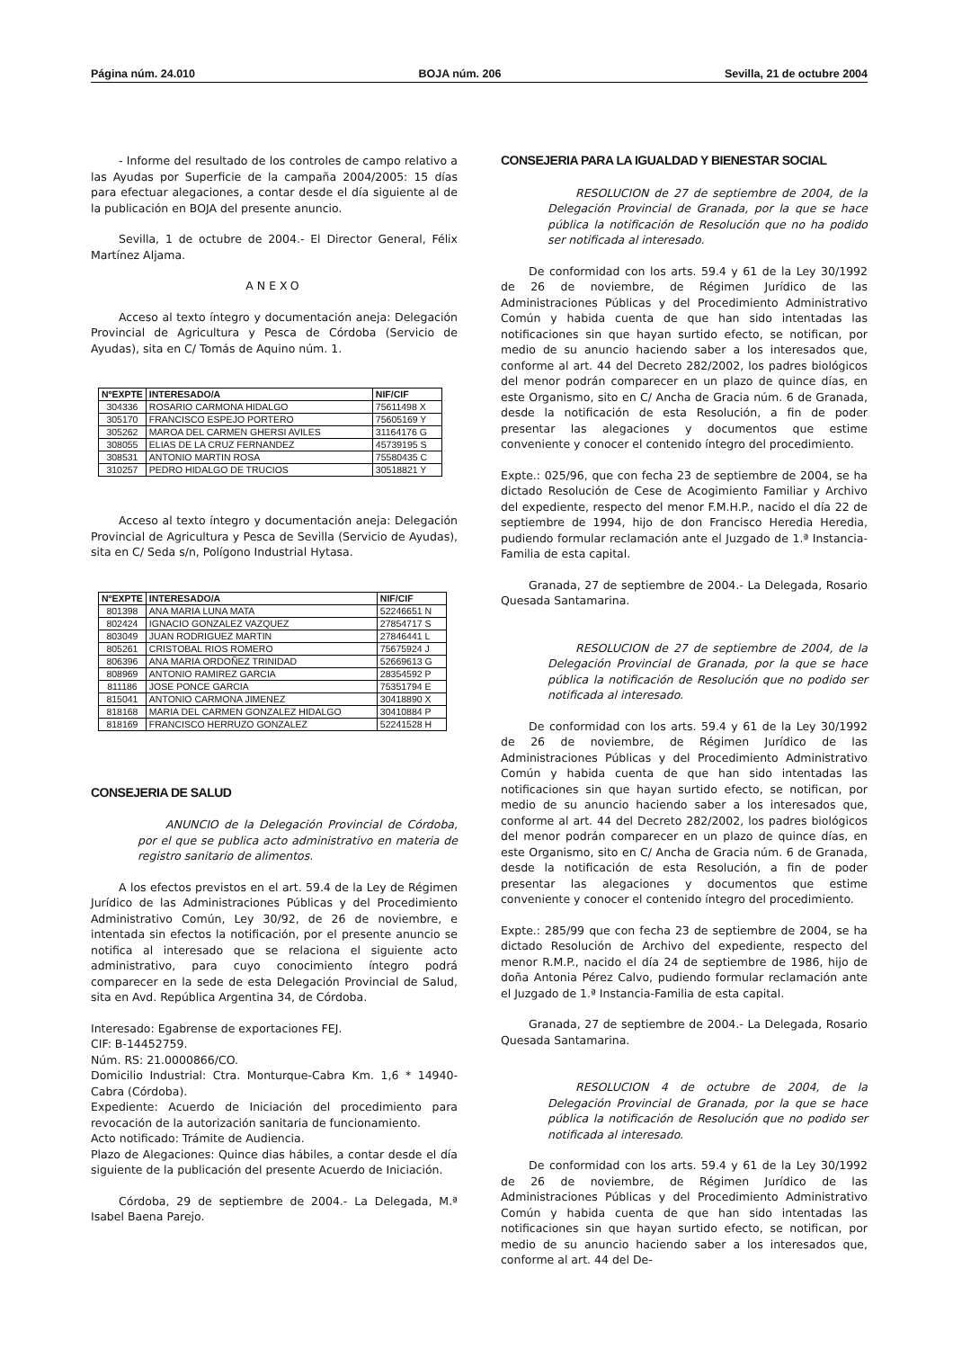Página núm. 24.010 BOJA núm. 206 Sevilla, 21 de octubre 2004
- Informe del resultado de los controles de campo relativo a las Ayudas por Superficie de la campaña 2004/2005: 15 días para efectuar alegaciones, a contar desde el día siguiente al de la publicación en BOJA del presente anuncio.
Sevilla, 1 de octubre de 2004.- El Director General, Félix Martínez Aljama.
ANEXO
Acceso al texto íntegro y documentación aneja: Delegación Provincial de Agricultura y Pesca de Córdoba (Servicio de Ayudas), sita en C/ Tomás de Aquino núm. 1.
| NºEXPTE | INTERESADO/A | NIF/CIF |
| --- | --- | --- |
| 304336 | ROSARIO CARMONA HIDALGO | 75611498 X |
| 305170 | FRANCISCO ESPEJO PORTERO | 75605169 Y |
| 305262 | MAROA DEL CARMEN GHERSI AVILES | 31164176 G |
| 308055 | ELIAS DE LA CRUZ FERNANDEZ | 45739195 S |
| 308531 | ANTONIO MARTIN ROSA | 75580435 C |
| 310257 | PEDRO HIDALGO DE TRUCIOS | 30518821 Y |
Acceso al texto íntegro y documentación aneja: Delegación Provincial de Agricultura y Pesca de Sevilla (Servicio de Ayudas), sita en C/ Seda s/n, Polígono Industrial Hytasa.
| NºEXPTE | INTERESADO/A | NIF/CIF |
| --- | --- | --- |
| 801398 | ANA MARIA LUNA MATA | 52246651 N |
| 802424 | IGNACIO GONZALEZ VAZQUEZ | 27854717 S |
| 803049 | JUAN RODRIGUEZ MARTIN | 27846441 L |
| 805261 | CRISTOBAL RIOS ROMERO | 75675924 J |
| 806396 | ANA MARIA ORDOÑEZ TRINIDAD | 52669613 G |
| 808969 | ANTONIO RAMIREZ GARCIA | 28354592 P |
| 811186 | JOSE PONCE GARCIA | 75351794 E |
| 815041 | ANTONIO CARMONA JIMENEZ | 30418890 X |
| 818168 | MARIA DEL CARMEN GONZALEZ HIDALGO | 30410884 P |
| 818169 | FRANCISCO HERRUZO GONZALEZ | 52241528 H |
CONSEJERIA DE SALUD
ANUNCIO de la Delegación Provincial de Córdoba, por el que se publica acto administrativo en materia de registro sanitario de alimentos.
A los efectos previstos en el art. 59.4 de la Ley de Régimen Jurídico de las Administraciones Públicas y del Procedimiento Administrativo Común, Ley 30/92, de 26 de noviembre, e intentada sin efectos la notificación, por el presente anuncio se notifica al interesado que se relaciona el siguiente acto administrativo, para cuyo conocimiento íntegro podrá comparecer en la sede de esta Delegación Provincial de Salud, sita en Avd. República Argentina 34, de Córdoba.
Interesado: Egabrense de exportaciones FEJ.
CIF: B-14452759.
Núm. RS: 21.0000866/CO.
Domicilio Industrial: Ctra. Monturque-Cabra Km. 1,6 * 14940-Cabra (Córdoba).
Expediente: Acuerdo de Iniciación del procedimiento para revocación de la autorización sanitaria de funcionamiento.
Acto notificado: Trámite de Audiencia.
Plazo de Alegaciones: Quince dias hábiles, a contar desde el día siguiente de la publicación del presente Acuerdo de Iniciación.
Córdoba, 29 de septiembre de 2004.- La Delegada, M.ª Isabel Baena Parejo.
CONSEJERIA PARA LA IGUALDAD Y BIENESTAR SOCIAL
RESOLUCION de 27 de septiembre de 2004, de la Delegación Provincial de Granada, por la que se hace pública la notificación de Resolución que no ha podido ser notificada al interesado.
De conformidad con los arts. 59.4 y 61 de la Ley 30/1992 de 26 de noviembre, de Régimen Jurídico de las Administraciones Públicas y del Procedimiento Administrativo Común y habida cuenta de que han sido intentadas las notificaciones sin que hayan surtido efecto, se notifican, por medio de su anuncio haciendo saber a los interesados que, conforme al art. 44 del Decreto 282/2002, los padres biológicos del menor podrán comparecer en un plazo de quince días, en este Organismo, sito en C/ Ancha de Gracia núm. 6 de Granada, desde la notificación de esta Resolución, a fin de poder presentar las alegaciones y documentos que estime conveniente y conocer el contenido íntegro del procedimiento.
Expte.: 025/96, que con fecha 23 de septiembre de 2004, se ha dictado Resolución de Cese de Acogimiento Familiar y Archivo del expediente, respecto del menor F.M.H.P., nacido el día 22 de septiembre de 1994, hijo de don Francisco Heredia Heredia, pudiendo formular reclamación ante el Juzgado de 1.ª Instancia-Familia de esta capital.
Granada, 27 de septiembre de 2004.- La Delegada, Rosario Quesada Santamarina.
RESOLUCION de 27 de septiembre de 2004, de la Delegación Provincial de Granada, por la que se hace pública la notificación de Resolución que no podido ser notificada al interesado.
De conformidad con los arts. 59.4 y 61 de la Ley 30/1992 de 26 de noviembre, de Régimen Jurídico de las Administraciones Públicas y del Procedimiento Administrativo Común y habida cuenta de que han sido intentadas las notificaciones sin que hayan surtido efecto, se notifican, por medio de su anuncio haciendo saber a los interesados que, conforme al art. 44 del Decreto 282/2002, los padres biológicos del menor podrán comparecer en un plazo de quince días, en este Organismo, sito en C/ Ancha de Gracia núm. 6 de Granada, desde la notificación de esta Resolución, a fin de poder presentar las alegaciones y documentos que estime conveniente y conocer el contenido íntegro del procedimiento.
Expte.: 285/99 que con fecha 23 de septiembre de 2004, se ha dictado Resolución de Archivo del expediente, respecto del menor R.M.P., nacido el día 24 de septiembre de 1986, hijo de doña Antonia Pérez Calvo, pudiendo formular reclamación ante el Juzgado de 1.ª Instancia-Familia de esta capital.
Granada, 27 de septiembre de 2004.- La Delegada, Rosario Quesada Santamarina.
RESOLUCION 4 de octubre de 2004, de la Delegación Provincial de Granada, por la que se hace pública la notificación de Resolución que no podido ser notificada al interesado.
De conformidad con los arts. 59.4 y 61 de la Ley 30/1992 de 26 de noviembre, de Régimen Jurídico de las Administraciones Públicas y del Procedimiento Administrativo Común y habida cuenta de que han sido intentadas las notificaciones sin que hayan surtido efecto, se notifican, por medio de su anuncio haciendo saber a los interesados que, conforme al art. 44 del De-